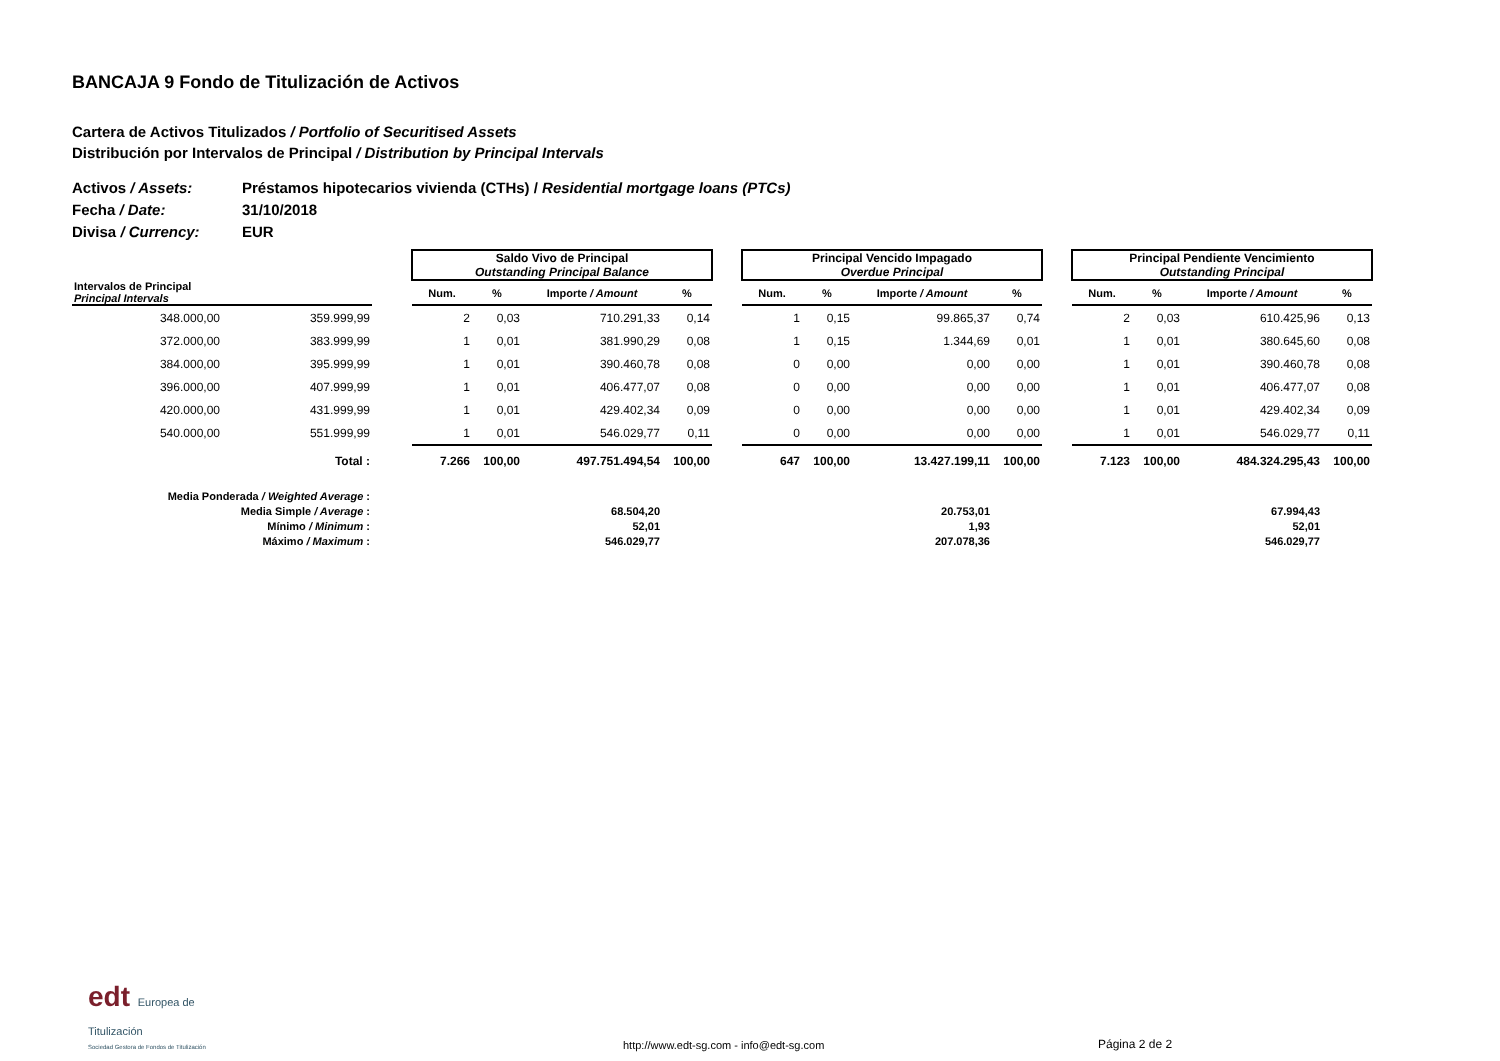BANCAJA 9 Fondo de Titulización de Activos
Cartera de Activos Titulizados / Portfolio of Securitised Assets
Distribución por Intervalos de Principal / Distribution by Principal Intervals
Activos / Assets: Préstamos hipotecarios vivienda (CTHs) / Residential mortgage loans (PTCs)
Fecha / Date: 31/10/2018
Divisa / Currency: EUR
| | | | Saldo Vivo de Principal Outstanding Principal Balance | | | | | Principal Vencido Impagado Overdue Principal | | | | | Principal Pendiente Vencimiento Outstanding Principal | | | |
| --- | --- | --- | --- | --- | --- | --- | --- | --- | --- | --- | --- | --- | --- | --- | --- | --- |
| Intervalos de Principal Principal Intervals | | | Num. | % | Importe / Amount | % | | Num. | % | Importe / Amount | % | | Num. | % | Importe / Amount | % |
| 348.000,00 | 359.999,99 | | 2 | 0,03 | 710.291,33 | 0,14 | | 1 | 0,15 | 99.865,37 | 0,74 | | 2 | 0,03 | 610.425,96 | 0,13 |
| 372.000,00 | 383.999,99 | | 1 | 0,01 | 381.990,29 | 0,08 | | 1 | 0,15 | 1.344,69 | 0,01 | | 1 | 0,01 | 380.645,60 | 0,08 |
| 384.000,00 | 395.999,99 | | 1 | 0,01 | 390.460,78 | 0,08 | | 0 | 0,00 | 0,00 | 0,00 | | 1 | 0,01 | 390.460,78 | 0,08 |
| 396.000,00 | 407.999,99 | | 1 | 0,01 | 406.477,07 | 0,08 | | 0 | 0,00 | 0,00 | 0,00 | | 1 | 0,01 | 406.477,07 | 0,08 |
| 420.000,00 | 431.999,99 | | 1 | 0,01 | 429.402,34 | 0,09 | | 0 | 0,00 | 0,00 | 0,00 | | 1 | 0,01 | 429.402,34 | 0,09 |
| 540.000,00 | 551.999,99 | | 1 | 0,01 | 546.029,77 | 0,11 | | 0 | 0,00 | 0,00 | 0,00 | | 1 | 0,01 | 546.029,77 | 0,11 |
| | Total : | | 7.266 | 100,00 | 497.751.494,54 | 100,00 | | 647 | 100,00 | 13.427.199,11 | 100,00 | | 7.123 | 100,00 | 484.324.295,43 | 100,00 |
| Media Ponderada / Weighted Average : | | | | | | | | | | | | | | | | |
| Media Simple / Average : | | | | | 68.504,20 | | | | | 20.753,01 | | | | | 67.994,43 | |
| Mínimo / Minimum : | | | | | 52,01 | | | | | 1,93 | | | | | 52,01 | |
| Máximo / Maximum : | | | | | 546.029,77 | | | | | 207.078,36 | | | | | 546.029,77 | |
edt Europea de Titulización
Sociedad Gestora de Fondos de Titulización
http://www.edt-sg.com - info@edt-sg.com
Página 2 de 2